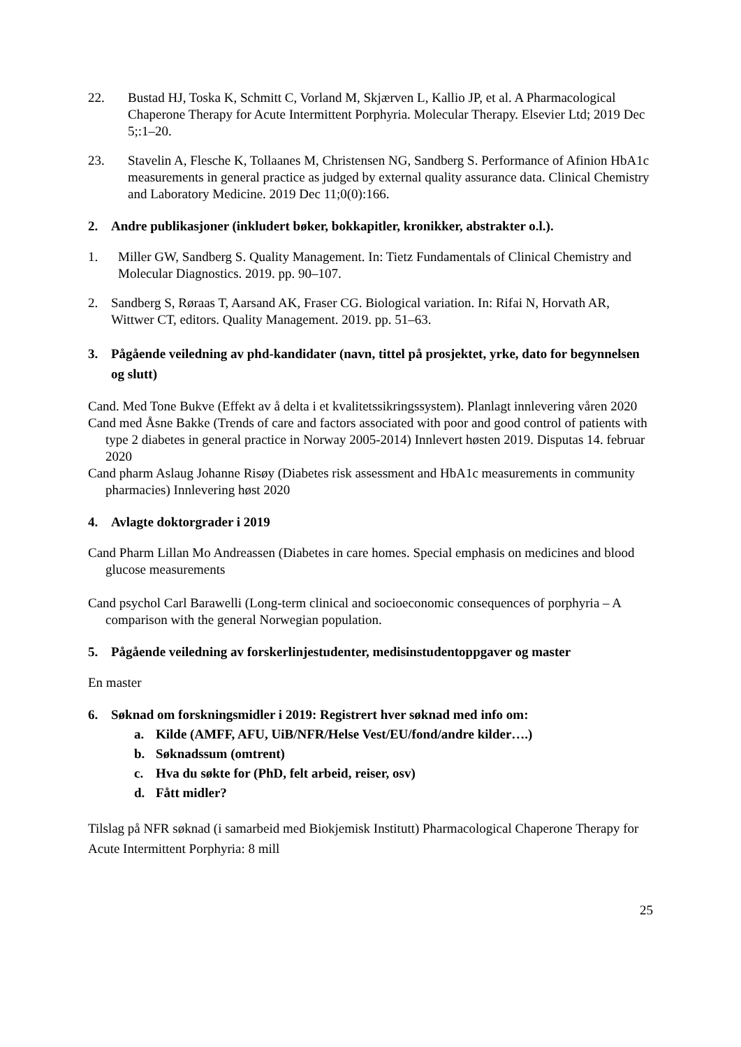22. Bustad HJ, Toska K, Schmitt C, Vorland M, Skjærven L, Kallio JP, et al. A Pharmacological Chaperone Therapy for Acute Intermittent Porphyria. Molecular Therapy. Elsevier Ltd; 2019 Dec 5;:1–20.
23. Stavelin A, Flesche K, Tollaanes M, Christensen NG, Sandberg S. Performance of Afinion HbA1c measurements in general practice as judged by external quality assurance data. Clinical Chemistry and Laboratory Medicine. 2019 Dec 11;0(0):166.
2. Andre publikasjoner (inkludert bøker, bokkapitler, kronikker, abstrakter o.l.).
1. Miller GW, Sandberg S. Quality Management. In: Tietz Fundamentals of Clinical Chemistry and Molecular Diagnostics. 2019. pp. 90–107.
2. Sandberg S, Røraas T, Aarsand AK, Fraser CG. Biological variation. In: Rifai N, Horvath AR, Wittwer CT, editors. Quality Management. 2019. pp. 51–63.
3. Pågående veiledning av phd-kandidater (navn, tittel på prosjektet, yrke, dato for begynnelsen og slutt)
Cand. Med Tone Bukve (Effekt av å delta i et kvalitetssikringssystem). Planlagt innlevering våren 2020
Cand med Åsne Bakke (Trends of care and factors associated with poor and good control of patients with type 2 diabetes in general practice in Norway 2005-2014) Innlevert høsten 2019. Disputas 14. februar 2020
Cand pharm Aslaug Johanne Risøy (Diabetes risk assessment and HbA1c measurements in community pharmacies) Innlevering høst 2020
4. Avlagte doktorgrader i 2019
Cand Pharm Lillan Mo Andreassen (Diabetes in care homes. Special emphasis on medicines and blood glucose measurements
Cand psychol Carl Barawelli (Long-term clinical and socioeconomic consequences of porphyria – A comparison with the general Norwegian population.
5. Pågående veiledning av forskerlinjestudenter, medisinstudentoppgaver og master
En master
6. Søknad om forskningsmidler i 2019: Registrert hver søknad med info om:
a. Kilde (AMFF, AFU, UiB/NFR/Helse Vest/EU/fond/andre kilder….)
b. Søknadssum (omtrent)
c. Hva du søkte for (PhD, felt arbeid, reiser, osv)
d. Fått midler?
Tilslag på NFR søknad (i samarbeid med Biokjemisk Institutt) Pharmacological Chaperone Therapy for Acute Intermittent Porphyria: 8 mill
25